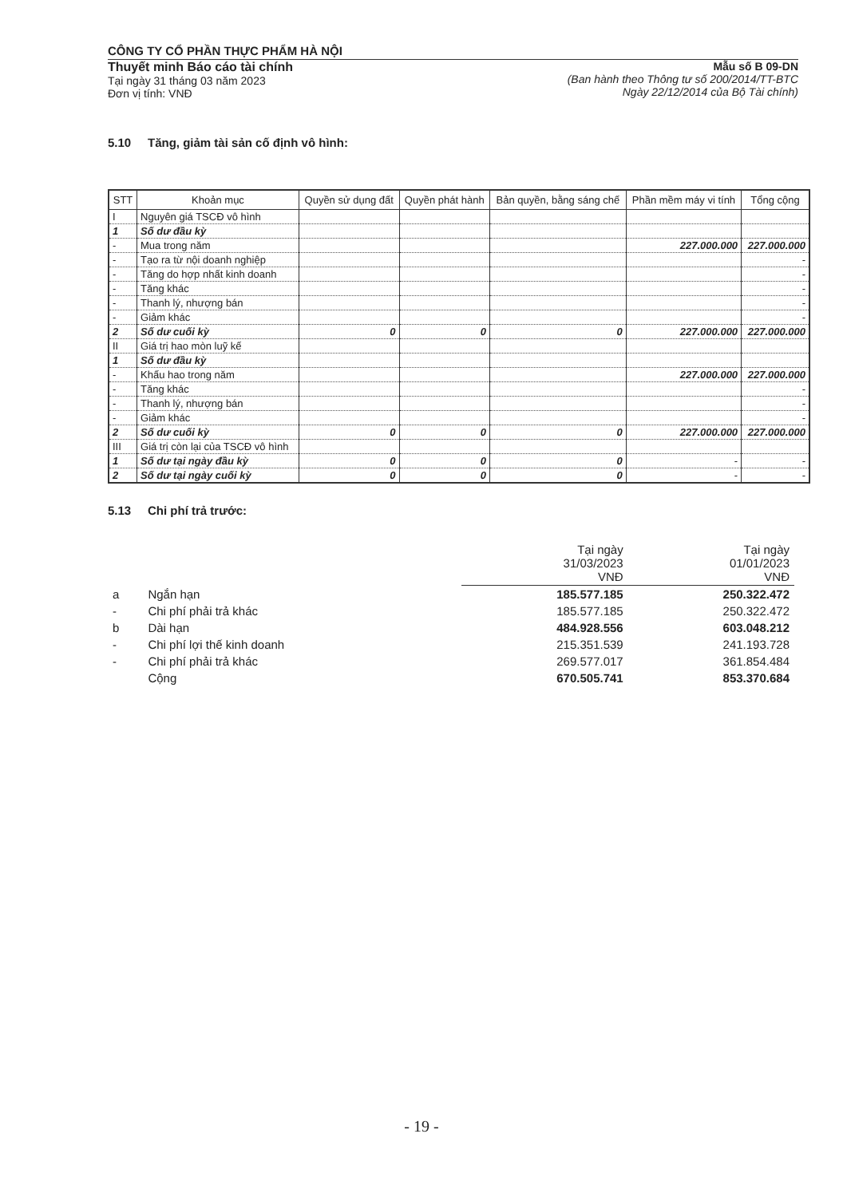CÔNG TY CỔ PHẦN THỰC PHẨM HÀ NỘI
Thuyết minh Báo cáo tài chính
Tại ngày 31 tháng 03 năm 2023
Đơn vị tính: VNĐ
Mẫu số B 09-DN
(Ban hành theo Thông tư số 200/2014/TT-BTC
Ngày 22/12/2014 của Bộ Tài chính)
5.10 Tăng, giảm tài sản cố định vô hình:
| STT | Khoản mục | Quyền sử dụng đất | Quyền phát hành | Bản quyền, bằng sáng chế | Phần mềm máy vi tính | Tổng cộng |
| --- | --- | --- | --- | --- | --- | --- |
| I | Nguyên giá TSCĐ vô hình | | | | | |
| 1 | Số dư đầu kỳ | | | | | |
| - | Mua trong năm | | | | 227.000.000 | 227.000.000 |
| - | Tạo ra từ nội doanh nghiệp | | | | | - |
| - | Tăng do hợp nhất kinh doanh | | | | | - |
| - | Tăng khác | | | | | - |
| - | Thanh lý, nhượng bán | | | | | - |
| - | Giảm khác | | | | | - |
| 2 | Số dư cuối kỳ | 0 | 0 | 0 | 227.000.000 | 227.000.000 |
| II | Giá trị hao mòn luỹ kế | | | | | |
| 1 | Số dư đầu kỳ | | | | | |
| - | Khấu hao trong năm | | | | 227.000.000 | 227.000.000 |
| - | Tăng khác | | | | | - |
| - | Thanh lý, nhượng bán | | | | | - |
| - | Giảm khác | | | | | - |
| 2 | Số dư cuối kỳ | 0 | 0 | 0 | 227.000.000 | 227.000.000 |
| III | Giá trị còn lại của TSCĐ vô hình | | | | | |
| 1 | Số dư tại ngày đầu kỳ | 0 | 0 | 0 | - | - |
| 2 | Số dư tại ngày cuối kỳ | 0 | 0 | 0 | - | - |
5.13 Chi phí trả trước:
| | | Tại ngày 31/03/2023 VNĐ | Tại ngày 01/01/2023 VNĐ |
| a | Ngắn hạn | 185.577.185 | 250.322.472 |
| - | Chi phí phải trả khác | 185.577.185 | 250.322.472 |
| b | Dài hạn | 484.928.556 | 603.048.212 |
| - | Chi phí lợi thế kinh doanh | 215.351.539 | 241.193.728 |
| - | Chi phí phải trả khác | 269.577.017 | 361.854.484 |
| | Cộng | 670.505.741 | 853.370.684 |
- 19 -